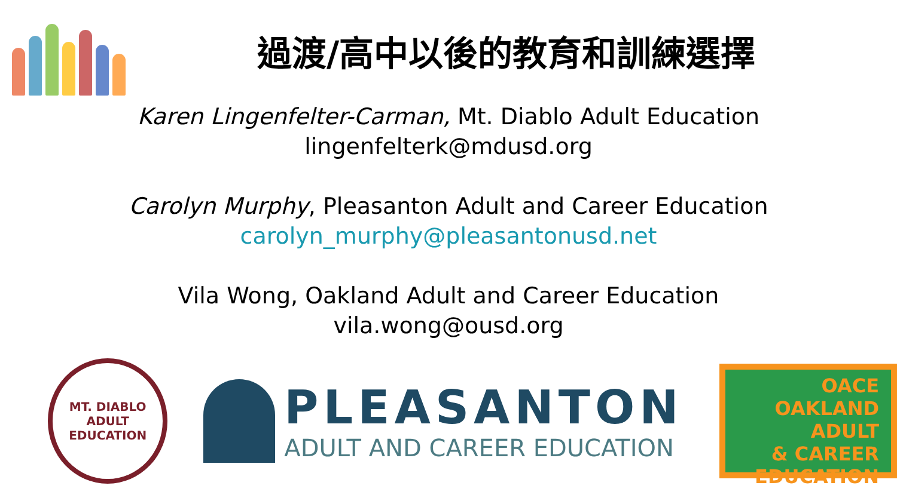過渡/高中以後的教育和訓練選擇
Karen Lingenfelter-Carman, Mt. Diablo Adult Education
lingenfelterk@mdusd.org
Carolyn Murphy, Pleasanton Adult and Career Education
carolyn_murphy@pleasantonusd.net
Vila Wong, Oakland Adult and Career Education
vila.wong@ousd.org
MT. DIABLO
ADULT EDUCATION
PLEASANTON
ADULT AND CAREER EDUCATION
OACE
OAKLAND
ADULT
& CAREER EDUCATION